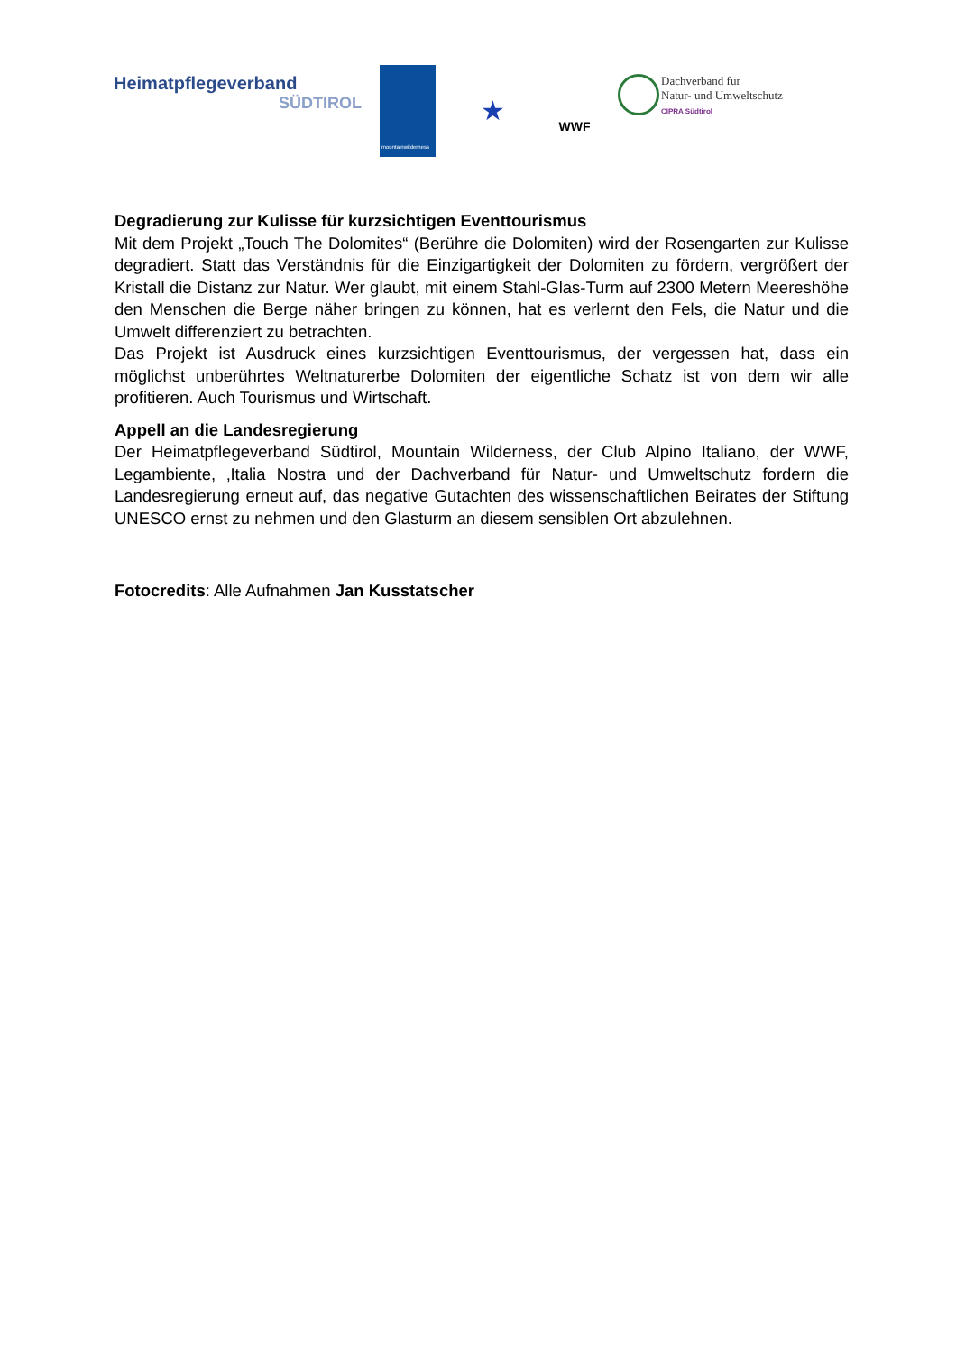Heimatpflegeverband
SÜDTIROL
mountainwilderness
★
WWF
Dachverband für
Natur- und Umweltschutz
CIPRA Südtirol
Degradierung zur Kulisse für kurzsichtigen Eventtourismus
Mit dem Projekt „Touch The Dolomites“ (Berühre die Dolomiten) wird der Rosengarten zur Kulisse degradiert. Statt das Verständnis für die Einzigartigkeit der Dolomiten zu fördern, vergrößert der Kristall die Distanz zur Natur. Wer glaubt, mit einem Stahl-Glas-Turm auf 2300 Metern Meereshöhe den Menschen die Berge näher bringen zu können, hat es verlernt den Fels, die Natur und die Umwelt differenziert zu betrachten.
Das Projekt ist Ausdruck eines kurzsichtigen Eventtourismus, der vergessen hat, dass ein möglichst unberührtes Weltnaturerbe Dolomiten der eigentliche Schatz ist von dem wir alle profitieren. Auch Tourismus und Wirtschaft.
Appell an die Landesregierung
Der Heimatpflegeverband Südtirol, Mountain Wilderness, der Club Alpino Italiano, der WWF, Legambiente, ‚Italia Nostra und der Dachverband für Natur- und Umweltschutz fordern die Landesregierung erneut auf, das negative Gutachten des wissenschaftlichen Beirates der Stiftung UNESCO ernst zu nehmen und den Glasturm an diesem sensiblen Ort abzulehnen.
Fotocredits: Alle Aufnahmen Jan Kusstatscher